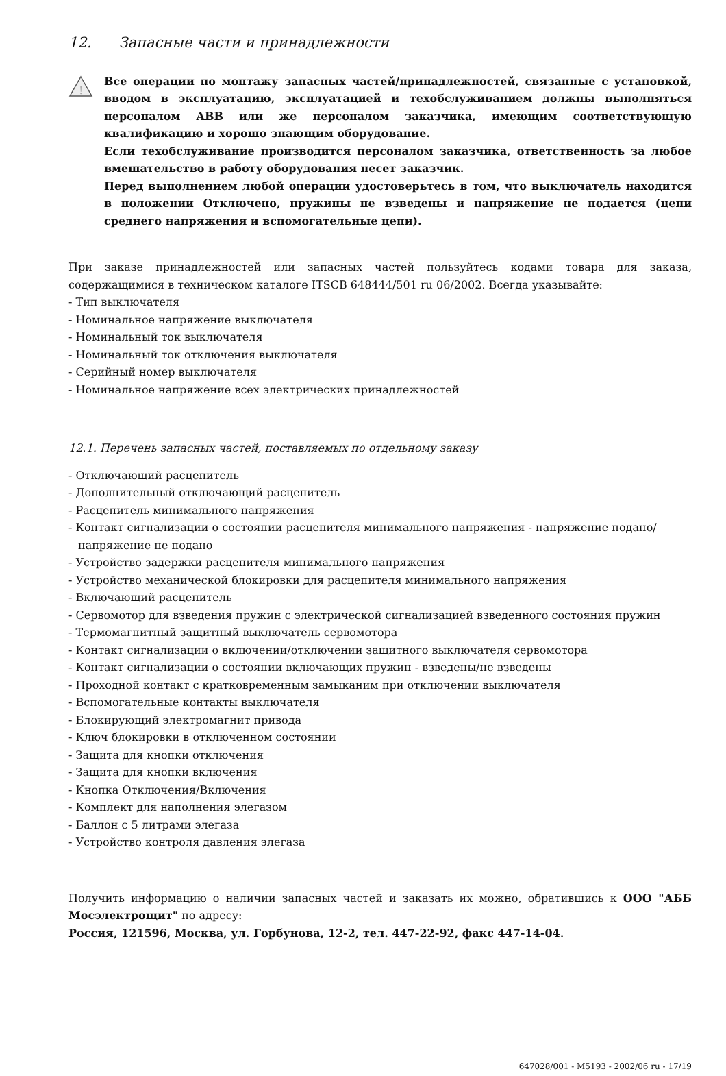12. Запасные части и принадлежности
!
Все операции по монтажу запасных частей/принадлежностей, связанные с установкой, вводом в эксплуатацию, эксплуатацией и техобслуживанием должны выполняться персоналом ABB или же персоналом заказчика, имеющим соответствующую квалификацию и хорошо знающим оборудование.
Если техобслуживание производится персоналом заказчика, ответственность за любое вмешательство в работу оборудования несет заказчик.
Перед выполнением любой операции удостоверьтесь в том, что выключатель находится в положении Отключено, пружины не взведены и напряжение не подается (цепи среднего напряжения и вспомогательные цепи).
При заказе принадлежностей или запасных частей пользуйтесь кодами товара для заказа, содержащимися в техническом каталоге ITSCB 648444/501 ru 06/2002. Всегда указывайте:
- Тип выключателя
- Номинальное напряжение выключателя
- Номинальный ток выключателя
- Номинальный ток отключения выключателя
- Серийный номер выключателя
- Номинальное напряжение всех электрических принадлежностей
12.1. Перечень запасных частей, поставляемых по отдельному заказу
- Отключающий расцепитель
- Дополнительный отключающий расцепитель
- Расцепитель минимального напряжения
- Контакт сигнализации о состоянии расцепителя минимального напряжения - напряжение подано/напряжение не подано
- Устройство задержки расцепителя минимального напряжения
- Устройство механической блокировки для расцепителя минимального напряжения
- Включающий расцепитель
- Сервомотор для взведения пружин с электрической сигнализацией взведенного состояния пружин
- Термомагнитный защитный выключатель сервомотора
- Контакт сигнализации о включении/отключении защитного выключателя сервомотора
- Контакт сигнализации о состоянии включающих пружин - взведены/не взведены
- Проходной контакт с кратковременным замыканим при отключении выключателя
- Вспомогательные контакты выключателя
- Блокирующий электромагнит привода
- Ключ блокировки в отключенном состоянии
- Защита для кнопки отключения
- Защита для кнопки включения
- Кнопка Отключения/Включения
- Комплект для наполнения элегазом
- Баллон с 5 литрами элегаза
- Устройство контроля давления элегаза
Получить информацию о наличии запасных частей и заказать их можно, обратившись к ООО "АББ Мосэлектрощит" по адресу:
Россия, 121596, Москва, ул. Горбунова, 12-2, тел. 447-22-92, факс 447-14-04.
647028/001 - M5193 - 2002/06 ru - 17/19